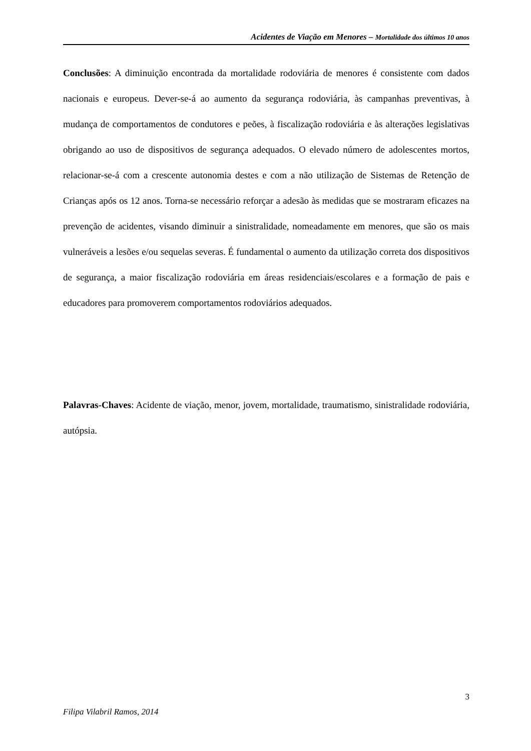Acidentes de Viação em Menores – Mortalidade dos últimos 10 anos
Conclusões: A diminuição encontrada da mortalidade rodoviária de menores é consistente com dados nacionais e europeus. Dever-se-á ao aumento da segurança rodoviária, às campanhas preventivas, à mudança de comportamentos de condutores e peões, à fiscalização rodoviária e às alterações legislativas obrigando ao uso de dispositivos de segurança adequados. O elevado número de adolescentes mortos, relacionar-se-á com a crescente autonomia destes e com a não utilização de Sistemas de Retenção de Crianças após os 12 anos. Torna-se necessário reforçar a adesão às medidas que se mostraram eficazes na prevenção de acidentes, visando diminuir a sinistralidade, nomeadamente em menores, que são os mais vulneráveis a lesões e/ou sequelas severas. É fundamental o aumento da utilização correta dos dispositivos de segurança, a maior fiscalização rodoviária em áreas residenciais/escolares e a formação de pais e educadores para promoverem comportamentos rodoviários adequados.
Palavras-Chaves: Acidente de viação, menor, jovem, mortalidade, traumatismo, sinistralidade rodoviária, autópsia.
3
Filipa Vilabril Ramos, 2014